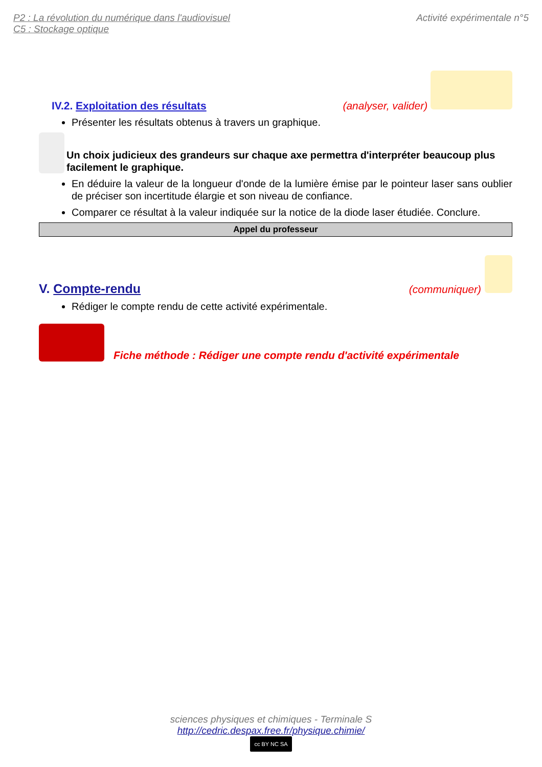P2 : La révolution du numérique dans l'audiovisuel
C5 : Stockage optique
Activité expérimentale n°5
IV.2. Exploitation des résultats (analyser, valider)
Présenter les résultats obtenus à travers un graphique.
Un choix judicieux des grandeurs sur chaque axe permettra d'interpréter beaucoup plus facilement le graphique.
En déduire la valeur de la longueur d'onde de la lumière émise par le pointeur laser sans oublier de préciser son incertitude élargie et son niveau de confiance.
Comparer ce résultat à la valeur indiquée sur la notice de la diode laser étudiée. Conclure.
Appel du professeur
V. Compte-rendu (communiquer)
Rédiger le compte rendu de cette activité expérimentale.
Fiche méthode : Rédiger une compte rendu d'activité expérimentale
sciences physiques et chimiques - Terminale S
http://cedric.despax.free.fr/physique.chimie/
cc BY NC SA